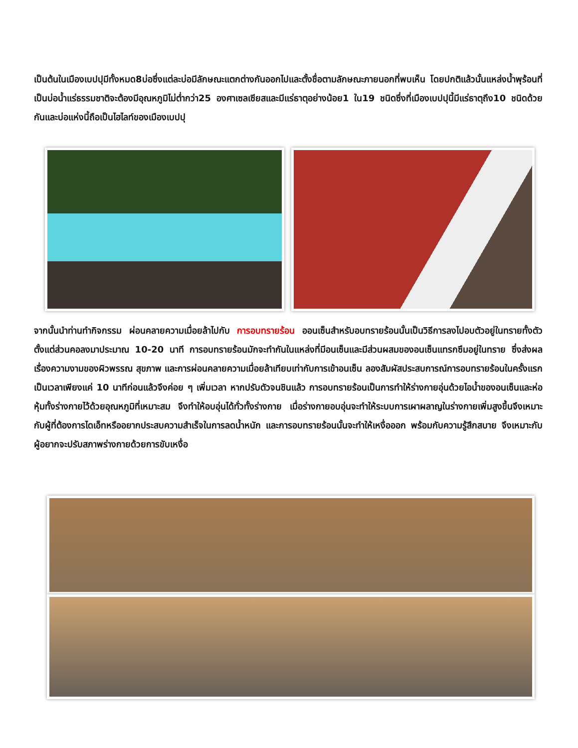เป็นต้นในเมืองเบปปุมีทั้งหมด8บ่อซึ่งแต่ละบ่อมีลักษณะแตกต่างกันออกไปและตั้งชื่อตามลักษณะภายนอกที่พบเห็น โดยปกติแล้วนั้นแหล่งน้ำพุร้อนที่เป็นบ่อน้ำแร่ธรรมชาติจะต้องมีอุณหภูมิไม่ต่ำกว่า25 องศาเซลเซียสและมีแร่ธาตุอย่างน้อย1 ใน19 ชนิดซึ่งที่เมืองเบปปุนี้มีแร่ธาตุถึง10 ชนิดด้วยกันและบ่อแห่งนี้ถือเป็นไฮไลท์ของเมืองเบปปุ
จากนั้นนำท่านทำกิจกรรม ผ่อนคลายความเมื่อยล้าไปกับ การอบทรายร้อน ออนเซ็นสำหรับอบทรายร้อนนั้นเป็นวิธีการลงไปอบตัวอยู่ในทรายทั้งตัวตั้งแต่ส่วนคอลงมาประมาณ 10-20 นาที การอบทรายร้อนมักจะทำกันในแหล่งที่มีอนเซ็นและมีส่วนผสมของอนเซ็นแทรกซึมอยู่ในทราย ซึ่งส่งผลเรื่องความงามของผิวพรรณ สุขภาพ และการผ่อนคลายความเมื่อยล้าเทียบเท่ากับการเข้าอนเซ็น ลองสัมผัสประสบการณ์การอบทรายร้อนในครั้งแรกเป็นเวลาเพียงแค่ 10 นาทีก่อนแล้วจึงค่อย ๆ เพิ่มเวลา หากปรับตัวจนชินแล้ว การอบทรายร้อนเป็นการทำให้ร่างกายอุ่นด้วยไอน้ำของอนเซ็นและห่อหุ้มทั้งร่างกายไว้ด้วยอุณหภูมิที่เหมาะสม จึงทำให้อบอุ่นได้ทั่วทั้งร่างกาย เมื่อร่างกายอบอุ่นจะทำให้ระบบการเผาผลาญในร่างกายเพิ่มสูงขึ้นจึงเหมาะกับผู้ที่ต้องการไดเอ็ทหรืออยากประสบความสำเร็จในการลดน้ำหนัก และการอบทรายร้อนนั้นจะทำให้เหงื่อออก พร้อมกับความรู้สึกสบาย จึงเหมาะกับผู้อยากจะปรับสภาพร่างกายด้วยการขับเหงื่อ